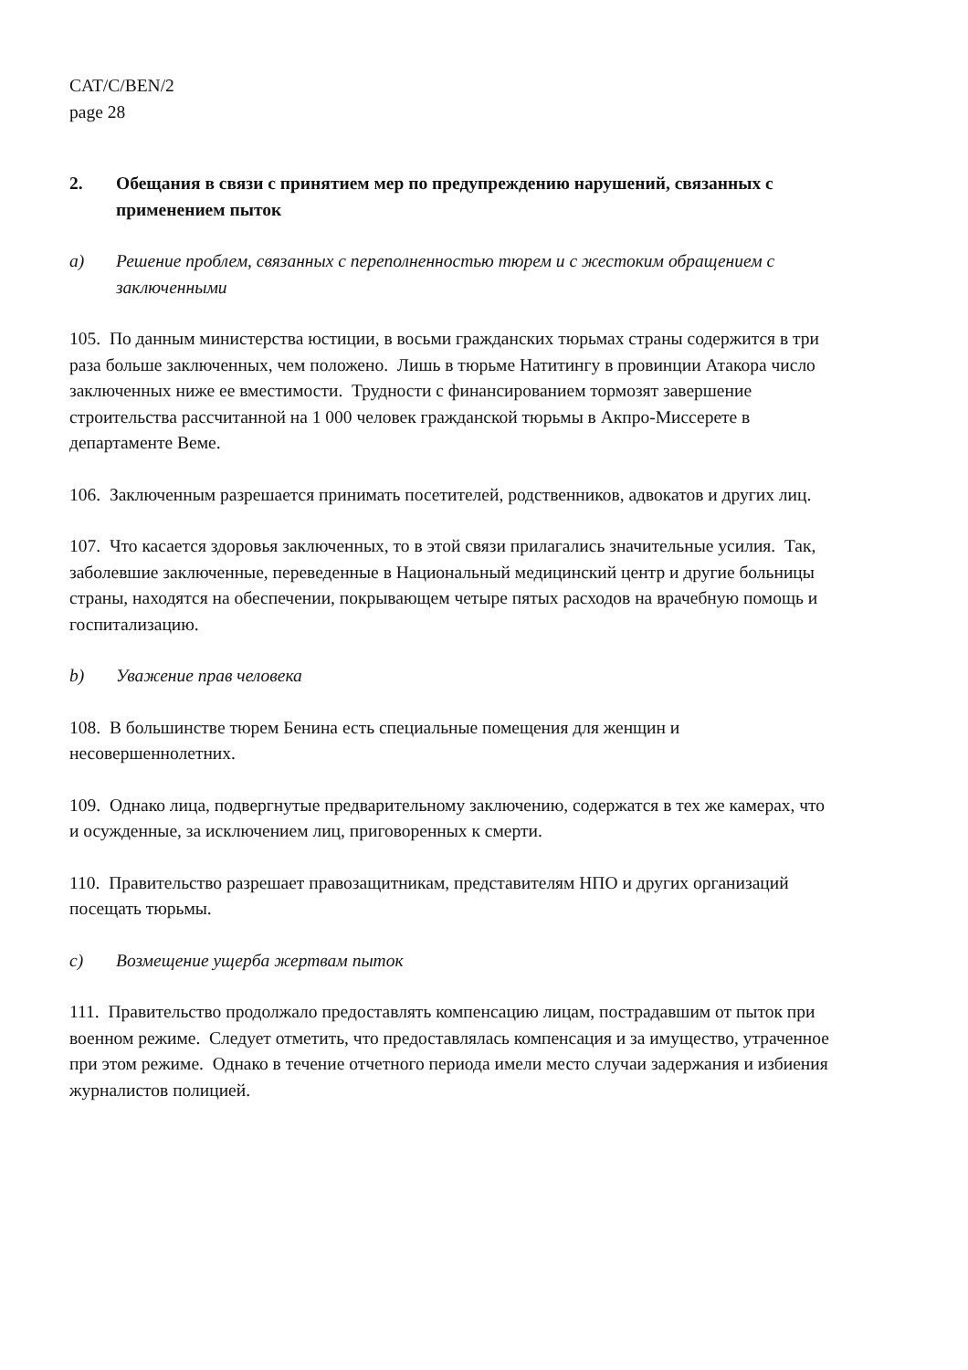CAT/C/BEN/2
page 28
2. Обещания в связи с принятием мер по предупреждению нарушений, связанных с применением пыток
a) Решение проблем, связанных с переполненностью тюрем и с жестоким обращением с заключенными
105. По данным министерства юстиции, в восьми гражданских тюрьмах страны содержится в три раза больше заключенных, чем положено. Лишь в тюрьме Натитингу в провинции Атакора число заключенных ниже ее вместимости. Трудности с финансированием тормозят завершение строительства рассчитанной на 1 000 человек гражданской тюрьмы в Акпро-Миссерете в департаменте Веме.
106. Заключенным разрешается принимать посетителей, родственников, адвокатов и других лиц.
107. Что касается здоровья заключенных, то в этой связи прилагались значительные усилия. Так, заболевшие заключенные, переведенные в Национальный медицинский центр и другие больницы страны, находятся на обеспечении, покрывающем четыре пятых расходов на врачебную помощь и госпитализацию.
b) Уважение прав человека
108. В большинстве тюрем Бенина есть специальные помещения для женщин и несовершеннолетних.
109. Однако лица, подвергнутые предварительному заключению, содержатся в тех же камерах, что и осужденные, за исключением лиц, приговоренных к смерти.
110. Правительство разрешает правозащитникам, представителям НПО и других организаций посещать тюрьмы.
c) Возмещение ущерба жертвам пыток
111. Правительство продолжало предоставлять компенсацию лицам, пострадавшим от пыток при военном режиме. Следует отметить, что предоставлялась компенсация и за имущество, утраченное при этом режиме. Однако в течение отчетного периода имели место случаи задержания и избиения журналистов полицией.